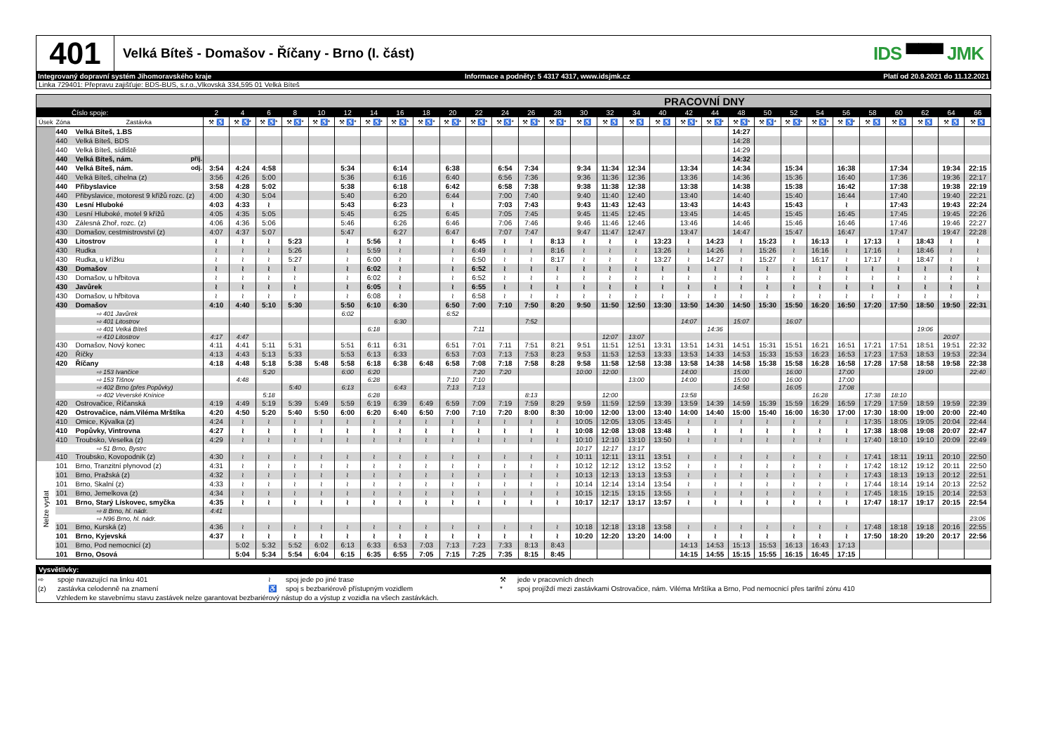401
Velká Bíteš - Domašov - Říčany - Brno (I. část)
IDS ▀▀▀ JMK
Integrovaný dopravní systém Jihomoravského kraje Informace a podněty: 5 4317 4317, www.idsjmk.cz Platí od 20.9.2021 do 11.12.2021
Linka 729401: Přepravu zajišťuje: BDS-BUS, s.r.o.,Vlkovská 334,595 01 Velká Bíteš
| PRACOVNÍ DNY | | | | | | | | | | | | | | | | | | | | | | | | | | | | | | | | |
| --- | --- | --- | --- | --- | --- | --- | --- | --- | --- | --- | --- | --- | --- | --- | --- | --- | --- | --- | --- | --- | --- | --- | --- | --- | --- | --- | --- | --- | --- | --- | --- | --- |
| Číslo spoje: | | | 2 | 4 | 6 | 8 | 10 | 12 | 14 | 16 | 18 | 20 | 22 | 24 | 26 | 28 | 30 | 32 | 34 | 40 | 42 | 44 | 48 | 50 | 52 | 54 | 56 | 58 | 60 | 62 | 64 | 66 |
| Úsek | Zóna | Zastávka | ⚒ ♿ | ⚒ ♿* | ⚒ ♿* | ⚒ ♿* | ⚒ ♿* | ⚒ ♿* | ⚒ ♿* | ⚒ ♿* | ⚒ ♿* | ⚒ ♿* | ⚒ ♿* | ⚒ ♿* | ⚒ ♿* | ⚒ ♿* | ⚒ ♿ | ⚒ ♿ | ⚒ ♿ | ⚒ ♿ | ⚒ ♿* | ⚒ ♿* | ⚒ ♿* | ⚒ ♿* | ⚒ ♿* | ⚒ ♿* | ⚒ ♿* | ⚒ ♿ | ⚒ ♿ | ⚒ ♿ | ⚒ ♿ | ⚒ ♿ |
| | 440 | Velká Bíteš, 1.BS | | | | | | | | | | | | | | | | | | | | | 14:27 | | | | | | | | | |
| | 440 | Velká Bíteš, BDS | | | | | | | | | | | | | | | | | | | | | 14:28 | | | | | | | | | |
| | 440 | Velká Bíteš, sídliště | | | | | | | | | | | | | | | | | | | | | 14:29 | | | | | | | | | |
| | 440 | Velká Bíteš, nám. příj. | | | | | | | | | | | | | | | | | | | | | 14:32 | | | | | | | | | |
| | 440 | Velká Bíteš, nám. odj. | 3:54 | 4:24 | 4:58 | | | 5:34 | | 6:14 | | 6:38 | | 6:54 | 7:34 | | 9:34 | 11:34 | 12:34 | | 13:34 | | 14:34 | | 15:34 | | 16:38 | | 17:34 | | 19:34 | 22:15 |
| | 440 | Velká Bíteš, cihelna (z) | 3:56 | 4:26 | 5:00 | | | 5:36 | | 6:16 | | 6:40 | | 6:56 | 7:36 | | 9:36 | 11:36 | 12:36 | | 13:36 | | 14:36 | | 15:36 | | 16:40 | | 17:36 | | 19:36 | 22:17 |
| | 440 | Přibyslavice | 3:58 | 4:28 | 5:02 | | | 5:38 | | 6:18 | | 6:42 | | 6:58 | 7:38 | | 9:38 | 11:38 | 12:38 | | 13:38 | | 14:38 | | 15:38 | | 16:42 | | 17:38 | | 19:38 | 22:19 |
| | 440 | Přibyslavice, motorest 9 křížů rozc. (z) | 4:00 | 4:30 | 5:04 | | | 5:40 | | 6:20 | | 6:44 | | 7:00 | 7:40 | | 9:40 | 11:40 | 12:40 | | 13:40 | | 14:40 | | 15:40 | | 16:44 | | 17:40 | | 19:40 | 22:21 |
| | 430 | Lesní Hluboké | 4:03 | 4:33 | ≀ | | | 5:43 | | 6:23 | | ≀ | | 7:03 | 7:43 | | 9:43 | 11:43 | 12:43 | | 13:43 | | 14:43 | | 15:43 | | ≀ | | 17:43 | | 19:43 | 22:24 |
| | 430 | Lesní Hluboké, motel 9 křížů | 4:05 | 4:35 | 5:05 | | | 5:45 | | 6:25 | | 6:45 | | 7:05 | 7:45 | | 9:45 | 11:45 | 12:45 | | 13:45 | | 14:45 | | 15:45 | | 16:45 | | 17:45 | | 19:45 | 22:26 |
| | 430 | Zálesná Zhoř, rozc. (z) | 4:06 | 4:36 | 5:06 | | | 5:46 | | 6:26 | | 6:46 | | 7:06 | 7:46 | | 9:46 | 11:46 | 12:46 | | 13:46 | | 14:46 | | 15:46 | | 16:46 | | 17:46 | | 19:46 | 22:27 |
| | 430 | Domašov, cestmistrovství (z) | 4:07 | 4:37 | 5:07 | | | 5:47 | | 6:27 | | 6:47 | | 7:07 | 7:47 | | 9:47 | 11:47 | 12:47 | | 13:47 | | 14:47 | | 15:47 | | 16:47 | | 17:47 | | 19:47 | 22:28 |
| | 430 | Litostrov | ≀ | ≀ | ≀ | 5:23 | | ≀ | 5:56 | ≀ | | ≀ | 6:45 | ≀ | ≀ | 8:13 | ≀ | ≀ | ≀ | 13:23 | ≀ | 14:23 | ≀ | 15:23 | ≀ | 16:13 | ≀ | 17:13 | ≀ | 18:43 | ≀ | ≀ |
| | 430 | Rudka | ≀ | ≀ | ≀ | 5:26 | | ≀ | 5:59 | ≀ | | ≀ | 6:49 | ≀ | ≀ | 8:16 | ≀ | ≀ | ≀ | 13:26 | ≀ | 14:26 | ≀ | 15:26 | ≀ | 16:16 | ≀ | 17:16 | ≀ | 18:46 | ≀ | ≀ |
| | 430 | Rudka, u křížku | ≀ | ≀ | ≀ | 5:27 | | ≀ | 6:00 | ≀ | | ≀ | 6:50 | ≀ | ≀ | 8:17 | ≀ | ≀ | ≀ | 13:27 | ≀ | 14:27 | ≀ | 15:27 | ≀ | 16:17 | ≀ | 17:17 | ≀ | 18:47 | ≀ | ≀ |
| | 430 | Domašov | ≀ | ≀ | ≀ | ≀ | | ≀ | 6:02 | ≀ | | ≀ | 6:52 | ≀ | ≀ | ≀ | ≀ | ≀ | ≀ | ≀ | ≀ | ≀ | ≀ | ≀ | ≀ | ≀ | ≀ | ≀ | ≀ | ≀ | ≀ | ≀ |
| | 430 | Domašov, u hřbitova | ≀ | ≀ | ≀ | ≀ | | ≀ | 6:02 | ≀ | | ≀ | 6:52 | ≀ | ≀ | ≀ | ≀ | ≀ | ≀ | ≀ | ≀ | ≀ | ≀ | ≀ | ≀ | ≀ | ≀ | ≀ | ≀ | ≀ | ≀ | ≀ |
| | 430 | Javůrek | ≀ | ≀ | ≀ | ≀ | | ≀ | 6:05 | ≀ | | ≀ | 6:55 | ≀ | ≀ | ≀ | ≀ | ≀ | ≀ | ≀ | ≀ | ≀ | ≀ | ≀ | ≀ | ≀ | ≀ | ≀ | ≀ | ≀ | ≀ | ≀ |
| | 430 | Domašov, u hřbitova | ≀ | ≀ | ≀ | ≀ | | ≀ | 6:08 | ≀ | | ≀ | 6:58 | ≀ | ≀ | ≀ | ≀ | ≀ | ≀ | ≀ | ≀ | ≀ | ≀ | ≀ | ≀ | ≀ | ≀ | ≀ | ≀ | ≀ | ≀ | ≀ |
| | 430 | Domašov | 4:10 | 4:40 | 5:10 | 5:30 | | 5:50 | 6:10 | 6:30 | | 6:50 | 7:00 | 7:10 | 7:50 | 8:20 | 9:50 | 11:50 | 12:50 | 13:30 | 13:50 | 14:30 | 14:50 | 15:30 | 15:50 | 16:20 | 16:50 | 17:20 | 17:50 | 18:50 | 19:50 | 22:31 |
| | | ⇨ 401 Javůrek | | | | | | 6:02 | | | | 6:52 | | | | | | | | | | | | | | | | | | | | |
| | | ⇨ 401 Litostrov | | | | | | | | 6:30 | | | | | 7:52 | | | | | | 14:07 | | 15:07 | | 16:07 | | | | | | | |
| | | ⇨ 401 Velká Bíteš | | | | | | | 6:18 | | | | 7:11 | | | | | | | | | 14:36 | | | | | | | | 19:06 | | |
| | | ⇨ 410 Litostrov | 4:17 | 4:47 | | | | | | | | | | | | | | 12:07 | 13:07 | | | | | | | | | | | | 20:07 | |
| | 430 | Domašov, Nový konec | 4:11 | 4:41 | 5:11 | 5:31 | | 5:51 | 6:11 | 6:31 | | 6:51 | 7:01 | 7:11 | 7:51 | 8:21 | 9:51 | 11:51 | 12:51 | 13:31 | 13:51 | 14:31 | 14:51 | 15:31 | 15:51 | 16:21 | 16:51 | 17:21 | 17:51 | 18:51 | 19:51 | 22:32 |
| | 420 | Říčky | 4:13 | 4:43 | 5:13 | 5:33 | | 5:53 | 6:13 | 6:33 | | 6:53 | 7:03 | 7:13 | 7:53 | 8:23 | 9:53 | 11:53 | 12:53 | 13:33 | 13:53 | 14:33 | 14:53 | 15:33 | 15:53 | 16:23 | 16:53 | 17:23 | 17:53 | 18:53 | 19:53 | 22:34 |
| | 420 | Říčany | 4:18 | 4:48 | 5:18 | 5:38 | 5:48 | 5:58 | 6:18 | 6:38 | 6:48 | 6:58 | 7:08 | 7:18 | 7:58 | 8:28 | 9:58 | 11:58 | 12:58 | 13:38 | 13:58 | 14:38 | 14:58 | 15:38 | 15:58 | 16:28 | 16:58 | 17:28 | 17:58 | 18:58 | 19:58 | 22:38 |
| | | ⇨ 153 Ivančice | | | 5:20 | | | 6:00 | 6:20 | | | | 7:20 | 7:20 | | | 10:00 | 12:00 | | | 14:00 | | 15:00 | | 16:00 | | 17:00 | | | 19:00 | | 22:40 |
| | | ⇨ 153 Tišnov | | 4:48 | | | | | 6:28 | | | 7:10 | 7:10 | | | | | | 13:00 | | 14:00 | | 15:00 | | 16:00 | | 17:00 | | | | | |
| | | ⇨ 402 Brno (přes Popůvky) | | | | 5:40 | | 6:13 | | 6:43 | | 7:13 | 7:13 | | | | | | | | | | 14:58 | | 16:05 | | 17:08 | | | | | |
| | | ⇨ 402 Veverské Knínice | | | 5:18 | | | | 6:28 | | | | | | 8:13 | | | 12:00 | | | 13:58 | | | | | 16:28 | | 17:38 | 18:10 | | | |
| | 420 | Ostrovačice, Říčanská | 4:19 | 4:49 | 5:19 | 5:39 | 5:49 | 5:59 | 6:19 | 6:39 | 6:49 | 6:59 | 7:09 | 7:19 | 7:59 | 8:29 | 9:59 | 11:59 | 12:59 | 13:39 | 13:59 | 14:39 | 14:59 | 15:39 | 15:59 | 16:29 | 16:59 | 17:29 | 17:59 | 18:59 | 19:59 | 22:39 |
| | 420 | Ostrovačice, nám.Viléma Mrštíka | 4:20 | 4:50 | 5:20 | 5:40 | 5:50 | 6:00 | 6:20 | 6:40 | 6:50 | 7:00 | 7:10 | 7:20 | 8:00 | 8:30 | 10:00 | 12:00 | 13:00 | 13:40 | 14:00 | 14:40 | 15:00 | 15:40 | 16:00 | 16:30 | 17:00 | 17:30 | 18:00 | 19:00 | 20:00 | 22:40 |
| | 410 | Omice, Kývalka (z) | 4:24 | ≀ | ≀ | ≀ | ≀ | ≀ | ≀ | ≀ | ≀ | ≀ | ≀ | ≀ | ≀ | ≀ | 10:05 | 12:05 | 13:05 | 13:45 | ≀ | ≀ | ≀ | ≀ | ≀ | ≀ | ≀ | 17:35 | 18:05 | 19:05 | 20:04 | 22:44 |
| | 410 | Popůvky, Vintrovna | 4:27 | ≀ | ≀ | ≀ | ≀ | ≀ | ≀ | ≀ | ≀ | ≀ | ≀ | ≀ | ≀ | ≀ | 10:08 | 12:08 | 13:08 | 13:48 | ≀ | ≀ | ≀ | ≀ | ≀ | ≀ | ≀ | 17:38 | 18:08 | 19:08 | 20:07 | 22:47 |
| | 410 | Troubsko, Veselka (z) | 4:29 | ≀ | ≀ | ≀ | ≀ | ≀ | ≀ | ≀ | ≀ | ≀ | ≀ | ≀ | ≀ | ≀ | 10:10 | 12:10 | 13:10 | 13:50 | ≀ | ≀ | ≀ | ≀ | ≀ | ≀ | ≀ | 17:40 | 18:10 | 19:10 | 20:09 | 22:49 |
| | | ⇨ 51 Brno, Bystrc | | | | | | | | | | | | | | | 10:17 | 12:17 | 13:17 | | | | | | | | | | | | | |
| | 410 | Troubsko, Kovopodnik (z) | 4:30 | ≀ | ≀ | ≀ | ≀ | ≀ | ≀ | ≀ | ≀ | ≀ | ≀ | ≀ | ≀ | ≀ | 10:11 | 12:11 | 13:11 | 13:51 | ≀ | ≀ | ≀ | ≀ | ≀ | ≀ | ≀ | 17:41 | 18:11 | 19:11 | 20:10 | 22:50 |
| Nelze vydat | 101 | Brno, Tranzitní plynovod (z) | 4:31 | ≀ | ≀ | ≀ | ≀ | ≀ | ≀ | ≀ | ≀ | ≀ | ≀ | ≀ | ≀ | ≀ | 10:12 | 12:12 | 13:12 | 13:52 | ≀ | ≀ | ≀ | ≀ | ≀ | ≀ | ≀ | 17:42 | 18:12 | 19:12 | 20:11 | 22:50 |
| | 101 | Brno, Pražská (z) | 4:32 | ≀ | ≀ | ≀ | ≀ | ≀ | ≀ | ≀ | ≀ | ≀ | ≀ | ≀ | ≀ | ≀ | 10:13 | 12:13 | 13:13 | 13:53 | ≀ | ≀ | ≀ | ≀ | ≀ | ≀ | ≀ | 17:43 | 18:13 | 19:13 | 20:12 | 22:51 |
| | 101 | Brno, Skalní (z) | 4:33 | ≀ | ≀ | ≀ | ≀ | ≀ | ≀ | ≀ | ≀ | ≀ | ≀ | ≀ | ≀ | ≀ | 10:14 | 12:14 | 13:14 | 13:54 | ≀ | ≀ | ≀ | ≀ | ≀ | ≀ | ≀ | 17:44 | 18:14 | 19:14 | 20:13 | 22:52 |
| | 101 | Brno, Jemelkova (z) | 4:34 | ≀ | ≀ | ≀ | ≀ | ≀ | ≀ | ≀ | ≀ | ≀ | ≀ | ≀ | ≀ | ≀ | 10:15 | 12:15 | 13:15 | 13:55 | ≀ | ≀ | ≀ | ≀ | ≀ | ≀ | ≀ | 17:45 | 18:15 | 19:15 | 20:14 | 22:53 |
| | 101 | Brno, Starý Lískovec, smyčka | 4:35 | ≀ | ≀ | ≀ | ≀ | ≀ | ≀ | ≀ | ≀ | ≀ | ≀ | ≀ | ≀ | ≀ | 10:17 | 12:17 | 13:17 | 13:57 | ≀ | ≀ | ≀ | ≀ | ≀ | ≀ | ≀ | 17:47 | 18:17 | 19:17 | 20:15 | 22:54 |
| | | ⇨ 8 Brno, hl. nádr. | 4:41 | | | | | | | | | | | | | | | | | | | | | | | | | | | | | |
| | | ⇨ N96 Brno, hl. nádr. | | | | | | | | | | | | | | | | | | | | | | | | | | | | | | 23:06 |
| | 101 | Brno, Kurská (z) | 4:36 | ≀ | ≀ | ≀ | ≀ | ≀ | ≀ | ≀ | ≀ | ≀ | ≀ | ≀ | ≀ | ≀ | 10:18 | 12:18 | 13:18 | 13:58 | ≀ | ≀ | ≀ | ≀ | ≀ | ≀ | ≀ | 17:48 | 18:18 | 19:18 | 20:16 | 22:55 |
| | 101 | Brno, Kyjevská | 4:37 | ≀ | ≀ | ≀ | ≀ | ≀ | ≀ | ≀ | ≀ | ≀ | ≀ | ≀ | ≀ | ≀ | 10:20 | 12:20 | 13:20 | 14:00 | ≀ | ≀ | ≀ | ≀ | ≀ | ≀ | ≀ | 17:50 | 18:20 | 19:20 | 20:17 | 22:56 |
| | 101 | Brno, Pod nemocnicí (z) | | 5:02 | 5:32 | 5:52 | 6:02 | 6:13 | 6:33 | 6:53 | 7:03 | 7:13 | 7:23 | 7:33 | 8:13 | 8:43 | | | | | 14:13 | 14:53 | 15:13 | 15:53 | 16:13 | 16:43 | 17:13 | | | | | |
| | 101 | Brno, Osová | | 5:04 | 5:34 | 5:54 | 6:04 | 6:15 | 6:35 | 6:55 | 7:05 | 7:15 | 7:25 | 7:35 | 8:15 | 8:45 | | | | | 14:15 | 14:55 | 15:15 | 15:55 | 16:15 | 16:45 | 17:15 | | | | | |
Vysvětlivky:
⇨
spoje navazující na linku 401
≀
spoj jede po jiné trase
⚒
jede v pracovních dnech
(z)
zastávka celodenně na znamení
♿
spoj s bezbariérově přístupným vozidlem
*
spoj projíždí mezi zastávkami Ostrovačice, nám. Viléma Mrštíka a Brno, Pod nemocnicí přes tarifní zónu 410
Vzhledem ke stavebnímu stavu zastávek nelze garantovat bezbariérový nástup do a výstup z vozidla na všech zastávkách.